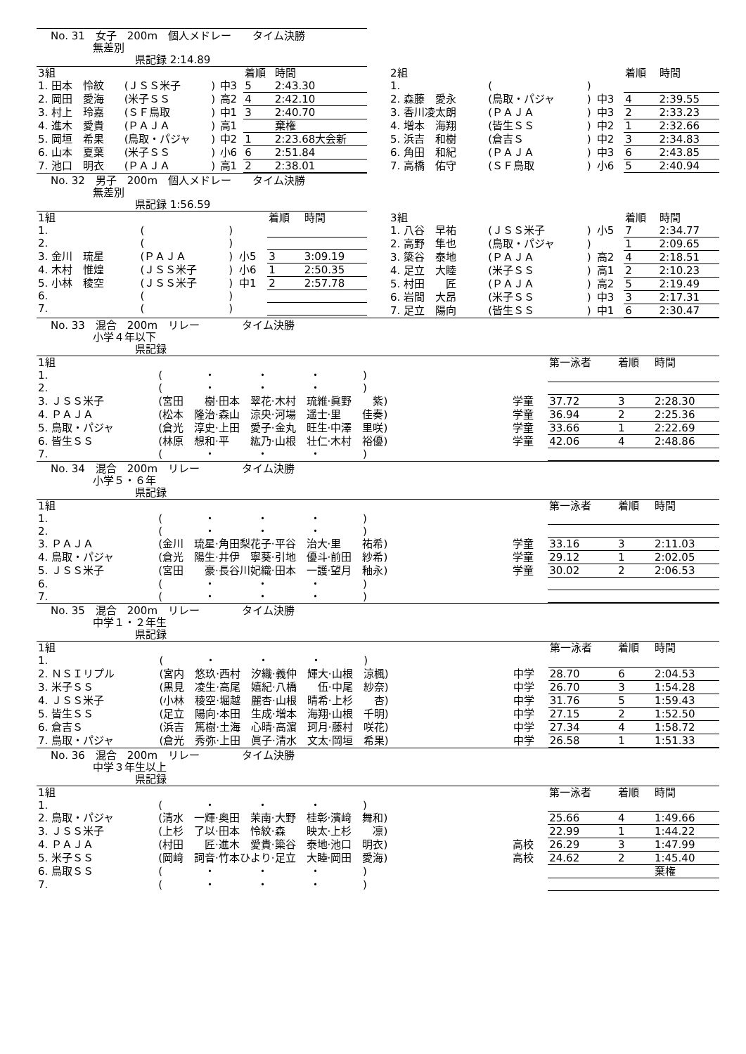No. 31　女子　200m　個人メドレー　　タイム決勝
　　　　無差別
　　　　　　　　県記録 2:14.89
| 3組 | | | | 着順 | 時間 |
| --- | --- | --- | --- | --- | --- |
| 1. 田本 怜紋 | (ＪＳＳ米子 | ) | 中3 | 5 | 2:43.30 |
| 2. 岡田 愛海 | (米子ＳＳ | ) | 高2 | 4 | 2:42.10 |
| 3. 村上 玲嘉 | (ＳＦ鳥取 | ) | 中1 | 3 | 2:40.70 |
| 4. 進木 愛貴 | (ＰＡＪＡ | ) | 高1 | | 棄権 |
| 5. 岡垣 希果 | (鳥取・パジャ | ) | 中2 | 1 | 2:23.68大会新 |
| 6. 山本 夏葉 | (米子ＳＳ | ) | 小6 | 6 | 2:51.84 |
| 7. 池口 明衣 | (ＰＡＪＡ | ) | 高1 | 2 | 2:38.01 |
| 2組 | | | | 着順 | 時間 |
| --- | --- | --- | --- | --- | --- |
| 1. | ( | ) | | | |
| 2. 森藤 愛永 | (鳥取・パジャ | ) | 中3 | 4 | 2:39.55 |
| 3. 香川凌太朗 | (ＰＡＪＡ | ) | 中3 | 2 | 2:33.23 |
| 4. 増本 海翔 | (皆生ＳＳ | ) | 中2 | 1 | 2:32.66 |
| 5. 浜吉 和樹 | (倉吉Ｓ | ) | 中2 | 3 | 2:34.83 |
| 6. 角田 和紀 | (ＰＡＪＡ | ) | 中3 | 6 | 2:43.85 |
| 7. 高橋 佑守 | (ＳＦ鳥取 | ) | 小6 | 5 | 2:40.94 |
No. 32　男子　200m　個人メドレー　　タイム決勝
　　　　無差別
　　　　　　　　県記録 1:56.59
| 1組 | | | | 着順 | 時間 |
| --- | --- | --- | --- | --- | --- |
| 1. | ( | ) | | | |
| 2. | ( | ) | | | |
| 3. 金川 琉星 | (ＰＡＪＡ | ) | 小5 | 3 | 3:09.19 |
| 4. 木村 惟煌 | (ＪＳＳ米子 | ) | 小6 | 1 | 2:50.35 |
| 5. 小林 稜空 | (ＪＳＳ米子 | ) | 中1 | 2 | 2:57.78 |
| 6. | ( | ) | | | |
| 7. | ( | ) | | | |
| 3組 | | | | 着順 | 時間 |
| --- | --- | --- | --- | --- | --- |
| 1. 八谷 早祐 | (ＪＳＳ米子 | ) | 小5 | 7 | 2:34.77 |
| 2. 高野 隼也 | (鳥取・パジャ | ) | | 1 | 2:09.65 |
| 3. 簗谷 泰地 | (ＰＡＪＡ | ) | 高2 | 4 | 2:18.51 |
| 4. 足立 大睦 | (米子ＳＳ | ) | 高1 | 2 | 2:10.23 |
| 5. 村田 匠 | (ＰＡＪＡ | ) | 高2 | 5 | 2:19.49 |
| 6. 岩間 大昂 | (米子ＳＳ | ) | 中3 | 3 | 2:17.31 |
| 7. 足立 陽向 | (皆生ＳＳ | ) | 中1 | 6 | 2:30.47 |
No. 33　混合　200m　リレー　　　　タイム決勝
　　　　小学４年以下
　　　　　　　　県記録
| 1組 | | | 第一泳者 | 着順 | 時間 |
| --- | --- | --- | --- | --- | --- |
| 1. | ( ・ ・ ・ ) | | | | |
| 2. | ( ・ ・ ・ ) | | | | |
| 3. ＪＳＳ米子 | (宮田 樹·田本 翠花·木村 琉維·眞野 紫) | 学童 | 37.72 | 3 | 2:28.30 |
| 4. ＰＡＪＡ | (松本 隆治·森山 涼央·河場 遥士·里 佳奏) | 学童 | 36.94 | 2 | 2:25.36 |
| 5. 鳥取・パジャ | (倉光 淳史·上田 愛子·金丸 旺生·中澤 里咲) | 学童 | 33.66 | 1 | 2:22.69 |
| 6. 皆生ＳＳ | (林原 想和·平 紘乃·山根 壮仁·木村 裕優) | 学童 | 42.06 | 4 | 2:48.86 |
| 7. | ( ・ ・ ・ ) | | | | |
No. 34　混合　200m　リレー　　　　タイム決勝
　　　　小学５・６年
　　　　　　　　県記録
| 1組 | | | 第一泳者 | 着順 | 時間 |
| --- | --- | --- | --- | --- | --- |
| 1. | ( ・ ・ ・ ) | | | | |
| 2. | ( ・ ・ ・ ) | | | | |
| 3. ＰＡＪＡ | (金川 琉星·角田梨花子·平谷 治大·里 祐希) | 学童 | 33.16 | 3 | 2:11.03 |
| 4. 鳥取・パジャ | (倉光 陽生·井伊 寧葵·引地 優斗·前田 紗希) | 学童 | 29.12 | 1 | 2:02.05 |
| 5. ＪＳＳ米子 | (宮田 豪·長谷川妃織·田本 一護·望月 釉永) | 学童 | 30.02 | 2 | 2:06.53 |
| 6. | ( ・ ・ ・ ) | | | | |
| 7. | ( ・ ・ ・ ) | | | | |
No. 35　混合　200m　リレー　　　　タイム決勝
　　　　中学１・２年生
　　　　　　　　県記録
| 1組 | | | 第一泳者 | 着順 | 時間 |
| --- | --- | --- | --- | --- | --- |
| 1. | ( ・ ・ ・ ) | | | | |
| 2. ＮＳＩリプル | (宮内 悠玖·西村 汐織·義仲 輝大·山根 涼楓) | 中学 | 28.70 | 6 | 2:04.53 |
| 3. 米子ＳＳ | (黒見 凌生·高尾 嬉紀·八橋 伍·中尾 紗奈) | 中学 | 26.70 | 3 | 1:54.28 |
| 4. ＪＳＳ米子 | (小林 稜空·堀越 麗杏·山根 晴希·上杉 杏) | 中学 | 31.76 | 5 | 1:59.43 |
| 5. 皆生ＳＳ | (足立 陽向·本田 生成·増本 海翔·山根 千明) | 中学 | 27.15 | 2 | 1:52.50 |
| 6. 倉吉Ｓ | (浜吉 篤樹·土海 心晴·高濵 珂月·藤村 咲花) | 中学 | 27.34 | 4 | 1:58.72 |
| 7. 鳥取・パジャ | (倉光 秀弥·上田 眞子·清水 文太·岡垣 希果) | 中学 | 26.58 | 1 | 1:51.33 |
No. 36　混合　200m　リレー　　　　タイム決勝
　　　　中学３年生以上
　　　　　　　　県記録
| 1組 | | | 第一泳者 | 着順 | 時間 |
| --- | --- | --- | --- | --- | --- |
| 1. | ( ・ ・ ・ ) | | | | |
| 2. 鳥取・パジャ | (清水 一輝·奥田 茉南·大野 桂彰·濱﨑 舞和) | | 25.66 | 4 | 1:49.66 |
| 3. ＪＳＳ米子 | (上杉 了以·田本 怜紋·森 映太·上杉 凛) | | 22.99 | 1 | 1:44.22 |
| 4. ＰＡＪＡ | (村田 匠·進木 愛貴·簗谷 泰地·池口 明衣) | 高校 | 26.29 | 3 | 1:47.99 |
| 5. 米子ＳＳ | (岡﨑 詞音·竹本ひより·足立 大睦·岡田 愛海) | 高校 | 24.62 | 2 | 1:45.40 |
| 6. 鳥取ＳＳ | ( ・ ・ ・ ) | | | | 棄権 |
| 7. | ( ・ ・ ・ ) | | | | |